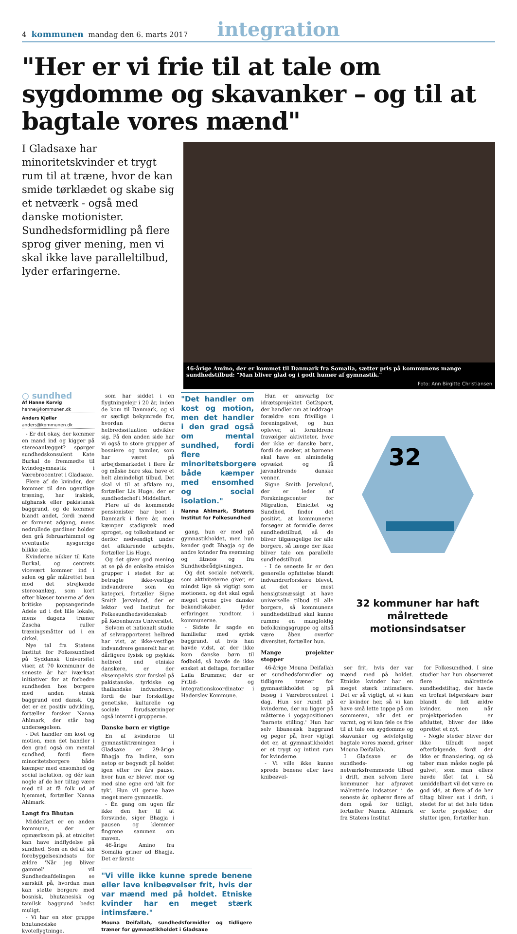4 kommunen mandag den 6. marts 2017 integration
"Her er vi frie til at tale om sygdomme og skavanker – og til at bagtale vores mænd"
I Gladsaxe har minoritetskvinder et trygt rum til at træne, hvor de kan smide tørklædet og skabe sig et netværk - også med danske motionister. Sundhedsformidling på flere sprog giver mening, men vi skal ikke lave paralleltilbud, lyder erfaringerne.
46-årige Amino, der er kommet til Danmark fra Somalia, sætter pris på kommunens mange sundhedstilbud: "Man bliver glad og i godt humør af gymnastik."
Foto: Ann Birgitte Christiansen
○ sundhed
Af Hanne Korvig
hanne@kommunen.dk
Anders Kjøller
anders@kommunen.dk
- Er det okay, der kommer en mand ind og kigger på stereoanlægget? spørger sundhedskonsulent Kate Burkal de fremmødte til kvindegymnastik i Værebrocentret i Gladsaxe.
Flere af de kvinder, der kommer til den ugentlige træning, har irakisk, afghansk eller pakistansk baggrund, og de kommer blandt andet, fordi mænd er forment adgang, mens nedrullede gardiner holder den grå februarhimmel og eventuelle nysgerrige blikke ude.
Kvinderne nikker til Kate Burkal, og centrets vicevært kommer ind i salen og går målrettet hen mod det strejkende stereoanlæg, som kort efter blæser tonerne af den britiske popsangerinde Adele ud i det lille lokale, mens dagens træner Zascha ruller træningsmåtter ud i en cirkel.
Nye tal fra Statens Institut for Folkesundhed på Syddansk Universitet viser, at 70 kommuner de seneste år har iværksat initiativer for at forbedre sundheden hos borgere med anden etnisk baggrund end dansk. Og det er en positiv udvikling, fortæller forsker Nanna Ahlmark, der står bag undersøgelsen.
- Det handler om kost og motion, men det handler i den grad også om mental sundhed, fordi flere minoritetsborgere både kæmper med ensomhed og social isolation, og dér kan nogle af de her tiltag være med til at få folk ud af hjemmet, fortæller Nanna Ahlmark.
Langt fra Bhutan
Middelfart er en anden kommune, der er opmærksom på, at etnicitet kan have indflydelse på sundhed. Som en del af sin forebyggelsesindsats for ældre 'Når jeg bliver gammel' vil Sundhedsafdelingen se særskilt på, hvordan man kan støtte borgere med bosnisk, bhutanesisk og tamilsk baggrund bedst muligt.
- Vi har en stor gruppe bhutanesiske kvoteflygtninge,
som har siddet i en flygtningelejr i 20 år, inden de kom til Danmark, og vi er særligt bekymrede for, hvordan deres helbredssituation udvikler sig. På den anden side har vi også to store grupper af bosniere og tamiler, som har været på arbejdsmarkedet i flere år og måske bare skal have et helt almindeligt tilbud. Det skal vi til at afklare nu, fortæller Lis Huge, der er sundhedschef i Middelfart.
Flere af de kommende pensionister har boet i Danmark i flere år, men kæmper stadigvæk med sproget, og tolkebistand er derfor nødvendigt under det afklarende arbejde, fortæller Lis Huge.
Og det giver god mening at se på de enkelte etniske grupper i stedet for at betragte ikke-vestlige indvandrere som én kategori, fortæller Signe Smith Jervelund, der er lektor ved Institut for Folkesundhedsvidenskab på Københavns Universitet.
Selvom et nationalt studie af selvrapporteret helbred har vist, at ikke-vestlige indvandrere generelt har et dårligere fysisk og psykisk helbred end etniske danskere, er der eksempelvis stor forskel på pakistanske, tyrkiske og thailandske indvandrere, fordi de har forskellige genetiske, kulturelle og sociale forudsætninger også internt i grupperne.
Danske børn er vigtige
En af kvinderne til gymnastiktræningen i Gladsaxe er 29-årige Bhagja fra Indien, som netop er begyndt på holdet igen efter tre års pause, hvor hun er blevet mor og med sine egne ord 'alt for tyk'. Hun vil gerne have meget mere gymnastik.
- Én gang om ugen får ikke den her til at forsvinde, siger Bhagja i pausen og klemmer fingrene sammen om maven.
46-årige Amino fra Somalia griner ad Bhagja. Det er første
"Vi ville ikke kunne sprede benene eller lave knibeøvelser frit, hvis der var mænd med på holdet. Etniske kvinder har en meget stærk intimsfære."
Mouna Deifallah, sundhedsformidler og tidligere træner for gymnastikholdet i Gladsaxe
"Det handler om kost og motion, men det handler i den grad også om mental sundhed, fordi flere minoritetsborgere både kæmper med ensomhed og social isolation."
Nanna Ahlmark, Statens Institut for Folkesundhed
gang, hun er med på gymnastikholdet, men hun kender godt Bhagja og de andre kvinder fra svømning og fitness og fra Sundhedsrådgivningen.
Og det sociale netværk, som aktiviteterne giver, er mindst lige så vigtigt som motionen, og det skal også meget gerne give danske bekendtskaber, lyder erfaringen rundtom i kommunerne.
- Sidste år sagde en familiefar med syrisk baggrund, at hvis han havde vidst, at der ikke kom danske børn til fodbold, så havde de ikke ønsket at deltage, fortæller Laila Brummer, der er Fritid- og integrationskoordinator i Haderslev Kommune.
Hun er ansvarlig for idrætsprojektet Get2sport, der handler om at inddrage forældre som frivillige i foreningslivet, og hun oplever, at forældrene fravælger aktiviteter, hvor der ikke er danske børn, fordi de ønsker, at børnene skal have en almindelig opvækst og få jævnaldrende danske venner.
Signe Smith Jervelund, der er leder af Forskningscenter for Migration, Etnicitet og Sundhed, finder det positivt, at kommunerne forsøger at formidle deres sundhedstilbud, så de bliver tilgængelige for alle borgere, så længe der ikke bliver tale om parallelle sundhedstilbud.
- I de seneste år er den generelle opfattelse blandt indvandrerforskere blevet, at det er mest hensigtsmæssigt at have universelle tilbud til alle borgere, så kommunens sundhedstilbud skal kunne rumme en mangfoldig befolkningsgruppe og altså være åben overfor diversitet, fortæller hun.
Mange projekter stopper
46-årige Mouna Deifallah er sundhedsformidler og tidligere træner for gymnastikholdet og på besøg i Værebrocentret i dag. Hun ser rundt på kvinderne, der nu ligger på måtterne i yogapositionen 'barnets stilling.' Hun har selv libanesisk baggrund og peger på, hvor vigtigt det er, at gymnastikholdet er et trygt og intimt rum for kvinderne.
- Vi ville ikke kunne sprede benene eller lave knibeøvel-
32
32 kommuner har haft målrettede motionsindsatser
ser frit, hvis der var mænd med på holdet. Etniske kvinder har en meget stærk intimsfære. Det er så vigtigt, at vi kun er kvinder her, så vi kan have små lette toppe på om sommeren, når det er varmt, og vi kan føle os frie til at tale om sygdomme og skavanker og selvfølgelig bagtale vores mænd, griner Mouna Deifallah.
I Gladsaxe er de sundheds- og netværksfremmende tilbud i drift, men selvom flere kommuner har afprøvet målrettede indsatser i de seneste år, ophører flere af dem også for tidligt, fortæller Nanna Ahlmark fra Statens Institut
for Folkesundhed. I sine studier har hun observeret flere målrettede sundhedstiltag, der havde en trofast følgerskare især blandt de lidt ældre kvinder, men når projektperioden er afsluttet, bliver der ikke oprettet et nyt.
- Nogle steder bliver der ikke tilbudt noget efterfølgende, fordi der ikke er finansiering, og så taber man måske nogle på gulvet, som man ellers havde fået fat i. Så umiddelbart vil det være en god idé, at flere af de her tiltag bliver sat i drift, i stedet for at det hele tiden er korte projekter, der slutter igen, fortæller hun.